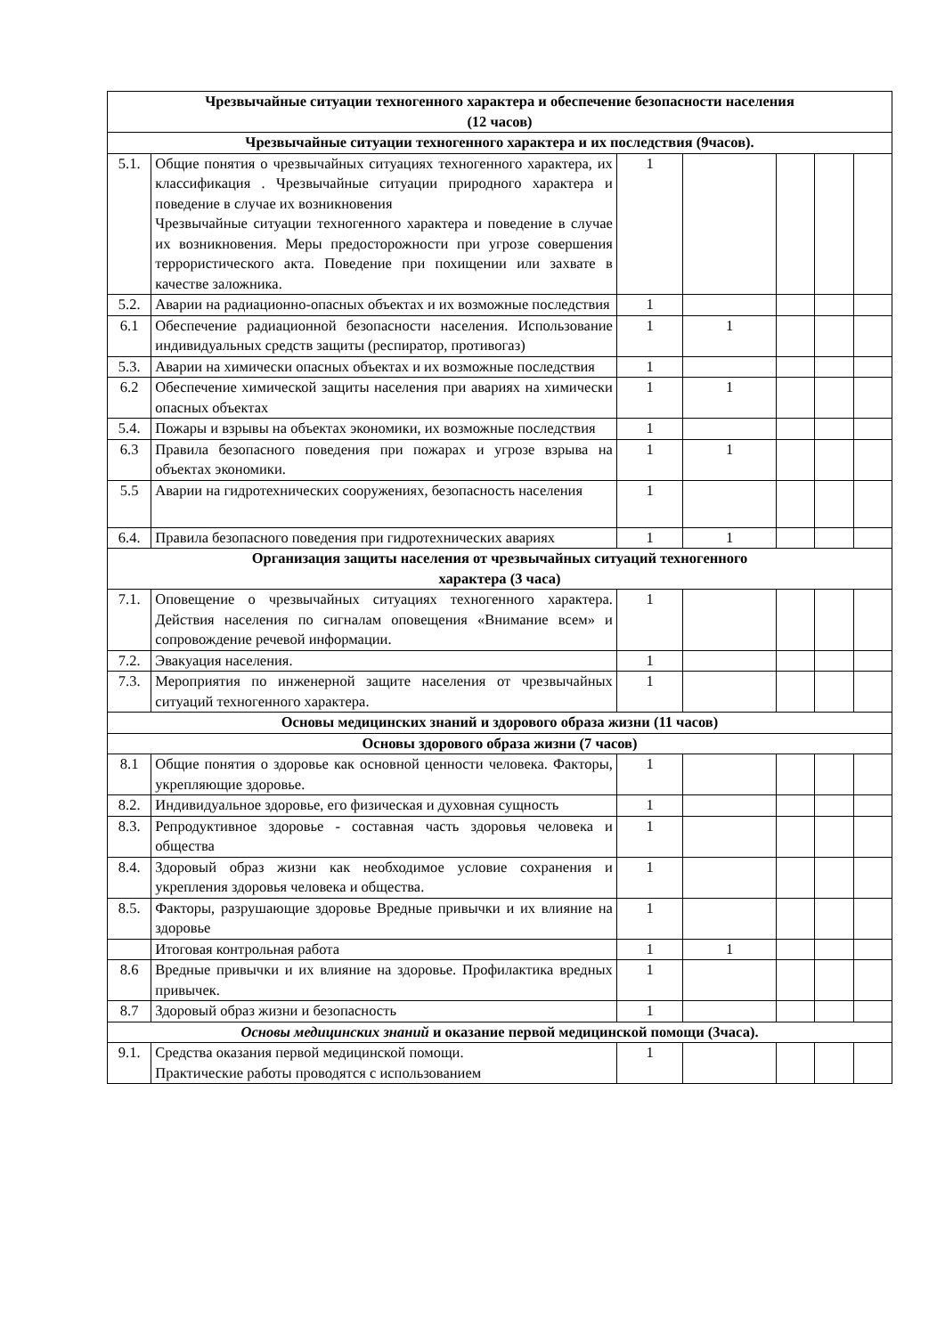| Чрезвычайные ситуации техногенного характера и обеспечение безопасности населения (12 часов) | | | | | | |
| Чрезвычайные ситуации техногенного характера и их последствия (9часов). | | | | | | |
| 5.1. | Общие понятия о чрезвычайных ситуациях техногенного характера, их классификация . Чрезвычайные ситуации природного характера и поведение в случае их возникновения Чрезвычайные ситуации техногенного характера и поведение в случае их возникновения. Меры предосторожности при угрозе совершения террористического акта. Поведение при похищении или захвате в качестве заложника. | 1 | | | | |
| 5.2. | Аварии на радиационно-опасных объектах и их возможные последствия | 1 | | | | |
| 6.1 | Обеспечение радиационной безопасности населения. Использование индивидуальных средств защиты (респиратор, противогаз) | 1 | 1 | | | |
| 5.3. | Аварии на химически опасных объектах и их возможные последствия | 1 | | | | |
| 6.2 | Обеспечение химической защиты населения при авариях на химически опасных объектах | 1 | 1 | | | |
| 5.4. | Пожары и взрывы на объектах экономики, их возможные последствия | 1 | | | | |
| 6.3 | Правила безопасного поведения при пожарах и угрозе взрыва на объектах экономики. | 1 | 1 | | | |
| 5.5 | Аварии на гидротехнических сооружениях, безопасность населения | 1 | | | | |
| 6.4. | Правила безопасного поведения при гидротехнических авариях | 1 | 1 | | | |
| Организация защиты населения от чрезвычайных ситуаций техногенного характера (3 часа) | | | | | | |
| 7.1. | Оповещение о чрезвычайных ситуациях техногенного характера. Действия населения по сигналам оповещения «Внимание всем» и сопровождение речевой информации. | 1 | | | | |
| 7.2. | Эвакуация населения. | 1 | | | | |
| 7.3. | Мероприятия по инженерной защите населения от чрезвычайных ситуаций техногенного характера. | 1 | | | | |
| Основы медицинских знаний и здорового образа жизни (11 часов) | | | | | | |
| Основы здорового образа жизни (7 часов) | | | | | | |
| 8.1 | Общие понятия о здоровье как основной ценности человека. Факторы, укрепляющие здоровье. | 1 | | | | |
| 8.2. | Индивидуальное здоровье, его физическая и духовная сущность | 1 | | | | |
| 8.3. | Репродуктивное здоровье - составная часть здоровья человека и общества | 1 | | | | |
| 8.4. | Здоровый образ жизни как необходимое условие сохранения и укрепления здоровья человека и общества. | 1 | | | | |
| 8.5. | Факторы, разрушающие здоровье Вредные привычки и их влияние на здоровье | 1 | | | | |
| | Итоговая контрольная работа | 1 | 1 | | | |
| 8.6 | Вредные привычки и их влияние на здоровье. Профилактика вредных привычек. | 1 | | | | |
| 8.7 | Здоровый образ жизни и безопасность | 1 | | | | |
| Основы медицинских знаний и оказание первой медицинской помощи (3часа). | | | | | | |
| 9.1. | Средства оказания первой медицинской помощи. Практические работы проводятся с использованием | 1 | | | | |